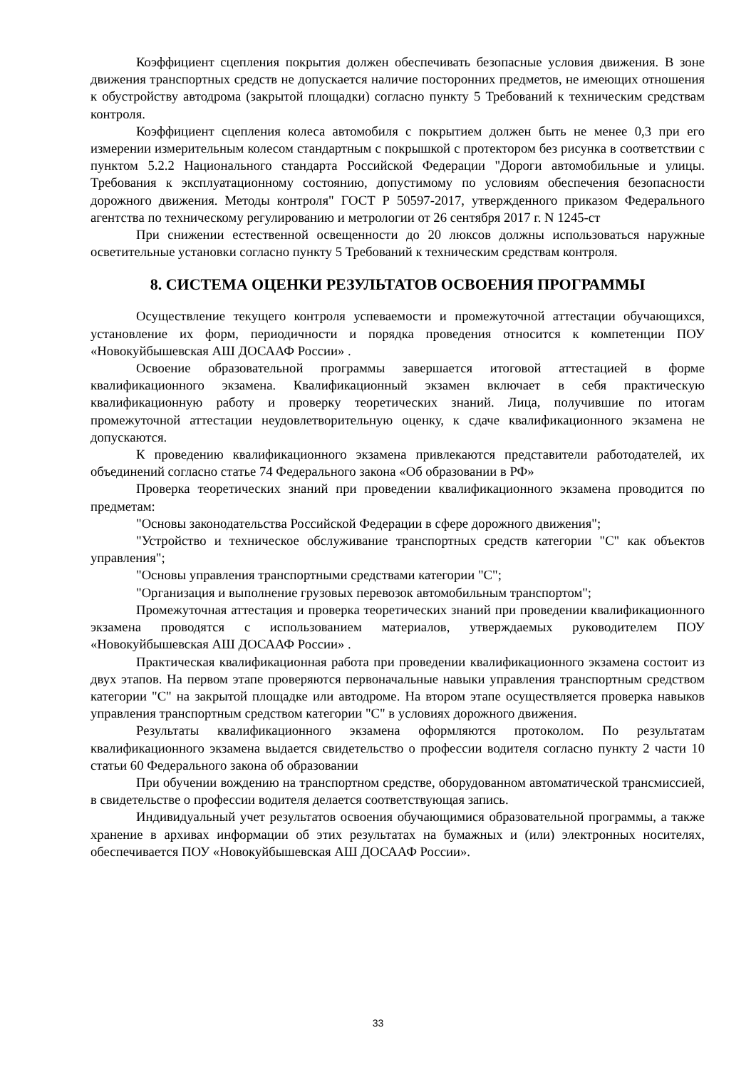Коэффициент сцепления покрытия должен обеспечивать безопасные условия движения. В зоне движения транспортных средств не допускается наличие посторонних предметов, не имеющих отношения к обустройству автодрома (закрытой площадки) согласно пункту 5 Требований к техническим средствам контроля.
Коэффициент сцепления колеса автомобиля с покрытием должен быть не менее 0,3 при его измерении измерительным колесом стандартным с покрышкой с протектором без рисунка в соответствии с пунктом 5.2.2 Национального стандарта Российской Федерации "Дороги автомобильные и улицы. Требования к эксплуатационному состоянию, допустимому по условиям обеспечения безопасности дорожного движения. Методы контроля" ГОСТ Р 50597-2017, утвержденного приказом Федерального агентства по техническому регулированию и метрологии от 26 сентября 2017 г. N 1245-ст
При снижении естественной освещенности до 20 люксов должны использоваться наружные осветительные установки согласно пункту 5 Требований к техническим средствам контроля.
8. СИСТЕМА ОЦЕНКИ РЕЗУЛЬТАТОВ ОСВОЕНИЯ ПРОГРАММЫ
Осуществление текущего контроля успеваемости и промежуточной аттестации обучающихся, установление их форм, периодичности и порядка проведения относится к компетенции ПОУ «Новокуйбышевская АШ ДОСААФ России» .
Освоение образовательной программы завершается итоговой аттестацией в форме квалификационного экзамена. Квалификационный экзамен включает в себя практическую квалификационную работу и проверку теоретических знаний. Лица, получившие по итогам промежуточной аттестации неудовлетворительную оценку, к сдаче квалификационного экзамена не допускаются.
К проведению квалификационного экзамена привлекаются представители работодателей, их объединений согласно статье 74 Федерального закона «Об образовании в РФ»
Проверка теоретических знаний при проведении квалификационного экзамена проводится по предметам:
"Основы законодательства Российской Федерации в сфере дорожного движения";
"Устройство и техническое обслуживание транспортных средств категории "C" как объектов управления";
"Основы управления транспортными средствами категории "C";
"Организация и выполнение грузовых перевозок автомобильным транспортом";
Промежуточная аттестация и проверка теоретических знаний при проведении квалификационного экзамена проводятся с использованием материалов, утверждаемых руководителем ПОУ «Новокуйбышевская АШ ДОСААФ России» .
Практическая квалификационная работа при проведении квалификационного экзамена состоит из двух этапов. На первом этапе проверяются первоначальные навыки управления транспортным средством категории "C" на закрытой площадке или автодроме. На втором этапе осуществляется проверка навыков управления транспортным средством категории "C" в условиях дорожного движения.
Результаты квалификационного экзамена оформляются протоколом. По результатам квалификационного экзамена выдается свидетельство о профессии водителя согласно пункту 2 части 10 статьи 60 Федерального закона об образовании
При обучении вождению на транспортном средстве, оборудованном автоматической трансмиссией, в свидетельстве о профессии водителя делается соответствующая запись.
Индивидуальный учет результатов освоения обучающимися образовательной программы, а также хранение в архивах информации об этих результатах на бумажных и (или) электронных носителях, обеспечивается ПОУ «Новокуйбышевская АШ ДОСААФ России».
33